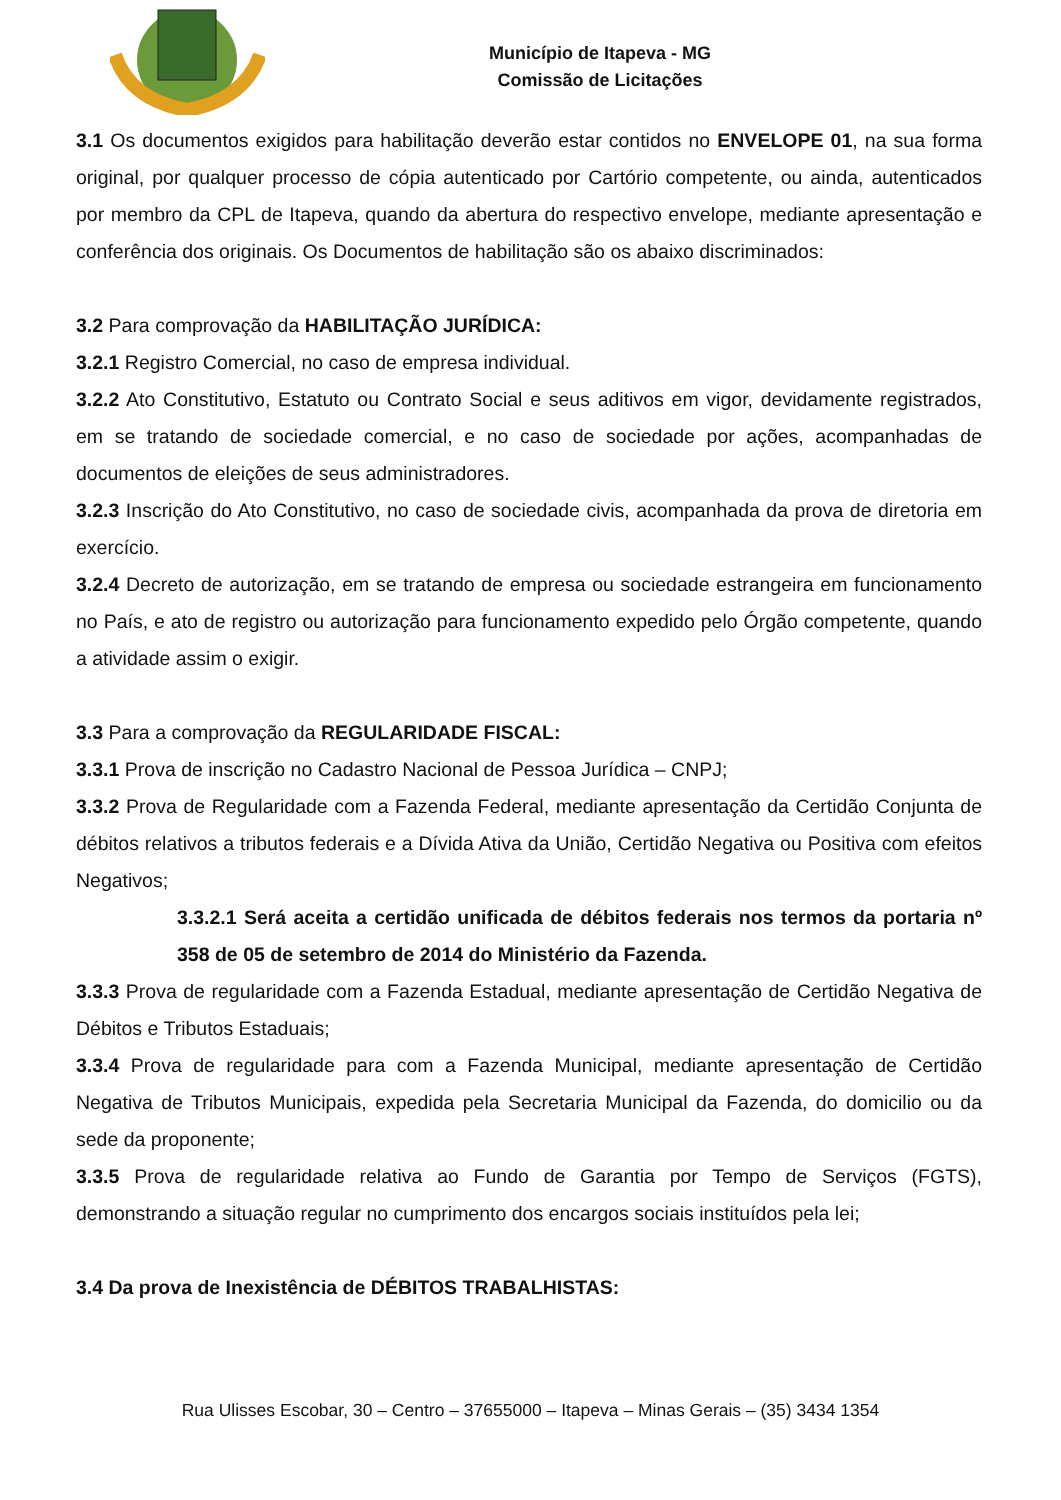Município de Itapeva - MG
Comissão de Licitações
3.1 Os documentos exigidos para habilitação deverão estar contidos no ENVELOPE 01, na sua forma original, por qualquer processo de cópia autenticado por Cartório competente, ou ainda, autenticados por membro da CPL de Itapeva, quando da abertura do respectivo envelope, mediante apresentação e conferência dos originais. Os Documentos de habilitação são os abaixo discriminados:
3.2 Para comprovação da HABILITAÇÃO JURÍDICA:
3.2.1 Registro Comercial, no caso de empresa individual.
3.2.2 Ato Constitutivo, Estatuto ou Contrato Social e seus aditivos em vigor, devidamente registrados, em se tratando de sociedade comercial, e no caso de sociedade por ações, acompanhadas de documentos de eleições de seus administradores.
3.2.3 Inscrição do Ato Constitutivo, no caso de sociedade civis, acompanhada da prova de diretoria em exercício.
3.2.4 Decreto de autorização, em se tratando de empresa ou sociedade estrangeira em funcionamento no País, e ato de registro ou autorização para funcionamento expedido pelo Órgão competente, quando a atividade assim o exigir.
3.3 Para a comprovação da REGULARIDADE FISCAL:
3.3.1 Prova de inscrição no Cadastro Nacional de Pessoa Jurídica – CNPJ;
3.3.2 Prova de Regularidade com a Fazenda Federal, mediante apresentação da Certidão Conjunta de débitos relativos a tributos federais e a Dívida Ativa da União, Certidão Negativa ou Positiva com efeitos Negativos;
3.3.2.1 Será aceita a certidão unificada de débitos federais nos termos da portaria nº 358 de 05 de setembro de 2014 do Ministério da Fazenda.
3.3.3 Prova de regularidade com a Fazenda Estadual, mediante apresentação de Certidão Negativa de Débitos e Tributos Estaduais;
3.3.4 Prova de regularidade para com a Fazenda Municipal, mediante apresentação de Certidão Negativa de Tributos Municipais, expedida pela Secretaria Municipal da Fazenda, do domicilio ou da sede da proponente;
3.3.5 Prova de regularidade relativa ao Fundo de Garantia por Tempo de Serviços (FGTS), demonstrando a situação regular no cumprimento dos encargos sociais instituídos pela lei;
3.4 Da prova de Inexistência de DÉBITOS TRABALHISTAS:
Rua Ulisses Escobar, 30 – Centro – 37655000 – Itapeva – Minas Gerais – (35) 3434 1354